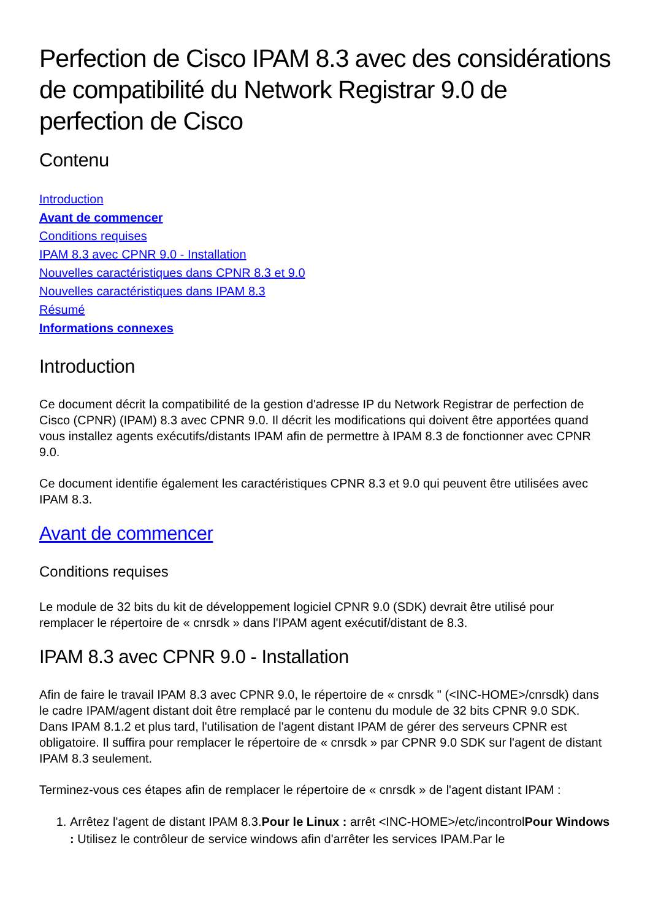Perfection de Cisco IPAM 8.3 avec des considérations de compatibilité du Network Registrar 9.0 de perfection de Cisco
Contenu
Introduction
Avant de commencer
Conditions requises
IPAM 8.3 avec CPNR 9.0 - Installation
Nouvelles caractéristiques dans CPNR 8.3 et 9.0
Nouvelles caractéristiques dans IPAM 8.3
Résumé
Informations connexes
Introduction
Ce document décrit la compatibilité de la gestion d'adresse IP du Network Registrar de perfection de Cisco (CPNR) (IPAM) 8.3 avec CPNR 9.0. Il décrit les modifications qui doivent être apportées quand vous installez agents exécutifs/distants IPAM afin de permettre à IPAM 8.3 de fonctionner avec CPNR 9.0.
Ce document identifie également les caractéristiques CPNR 8.3 et 9.0 qui peuvent être utilisées avec IPAM 8.3.
Avant de commencer
Conditions requises
Le module de 32 bits du kit de développement logiciel CPNR 9.0 (SDK) devrait être utilisé pour remplacer le répertoire de « cnrsdk » dans l'IPAM agent exécutif/distant de 8.3.
IPAM 8.3 avec CPNR 9.0 - Installation
Afin de faire le travail IPAM 8.3 avec CPNR 9.0, le répertoire de « cnrsdk " (<INC-HOME>/cnrsdk) dans le cadre IPAM/agent distant doit être remplacé par le contenu du module de 32 bits CPNR 9.0 SDK. Dans IPAM 8.1.2 et plus tard, l'utilisation de l'agent distant IPAM de gérer des serveurs CPNR est obligatoire. Il suffira pour remplacer le répertoire de « cnrsdk » par CPNR 9.0 SDK sur l'agent de distant IPAM 8.3 seulement.
Terminez-vous ces étapes afin de remplacer le répertoire de « cnrsdk » de l'agent distant IPAM :
1. Arrêtez l'agent de distant IPAM 8.3.Pour le Linux : arrêt <INC-HOME>/etc/incontrolPour Windows : Utilisez le contrôleur de service windows afin d'arrêter les services IPAM.Par le